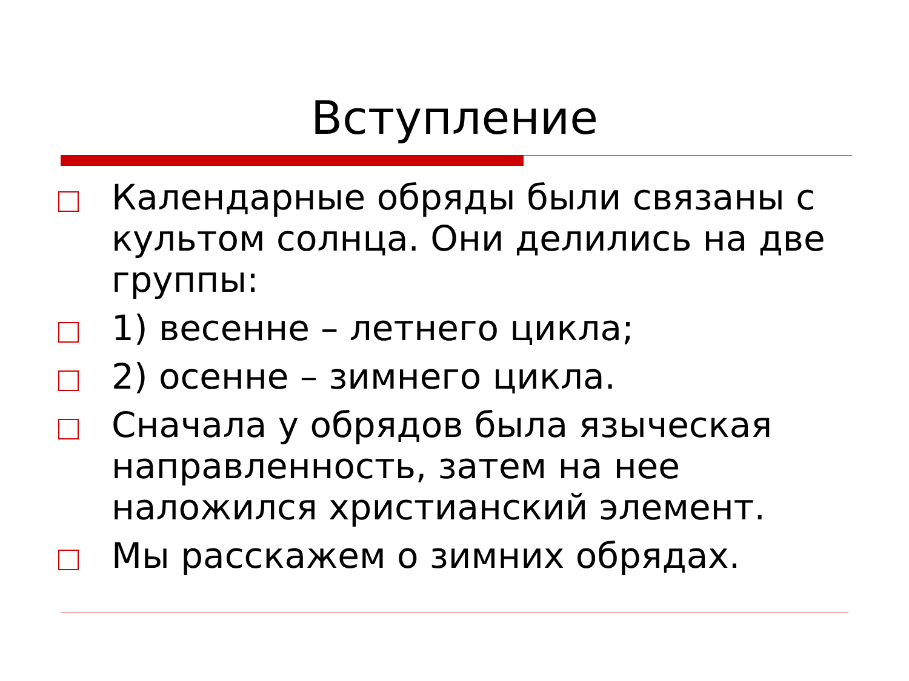Вступление
Календарные обряды были связаны с культом солнца. Они делились на две группы:
1) весенне – летнего цикла;
2) осенне – зимнего цикла.
Сначала у обрядов была языческая направленность, затем на нее наложился христианский элемент.
Мы расскажем о зимних обрядах.